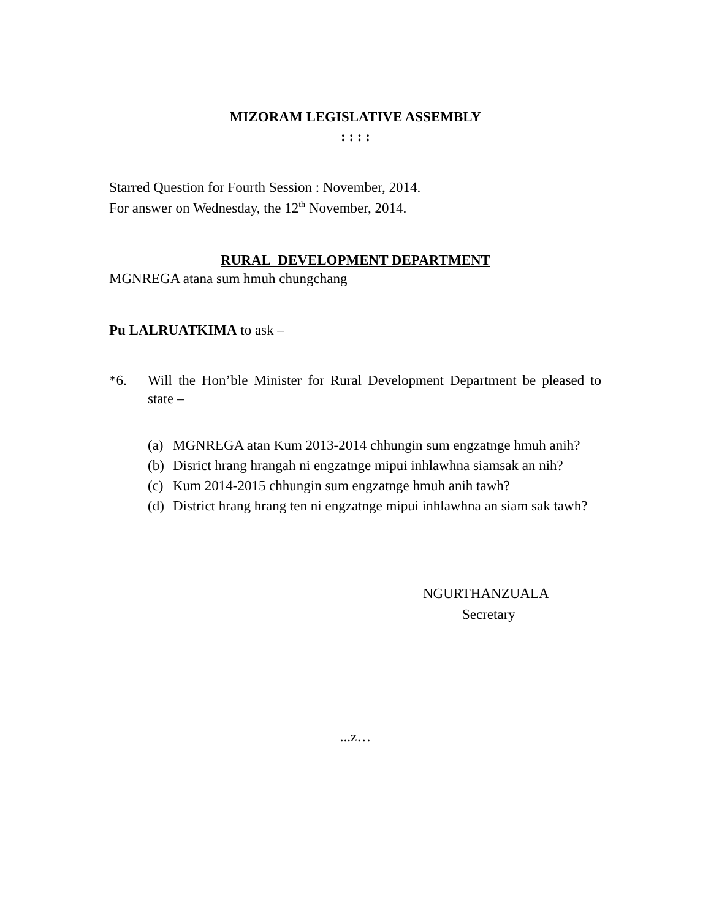MIZORAM LEGISLATIVE ASSEMBLY
: : : :
Starred Question for Fourth Session : November, 2014.
For answer on Wednesday, the 12<sup>th</sup> November, 2014.
RURAL DEVELOPMENT DEPARTMENT
MGNREGA atana sum hmuh chungchang
Pu LALRUATKIMA to ask –
*6. Will the Hon’ble Minister for Rural Development Department be pleased to state –
(a) MGNREGA atan Kum 2013-2014 chhungin sum engzatnge hmuh anih?
(b) Disrict hrang hrangah ni engzatnge mipui inhlawhna siamsak an nih?
(c) Kum 2014-2015 chhungin sum engzatnge hmuh anih tawh?
(d) District hrang hrang ten ni engzatnge mipui inhlawhna an siam sak tawh?
NGURTHANZUALA
Secretary
...z…